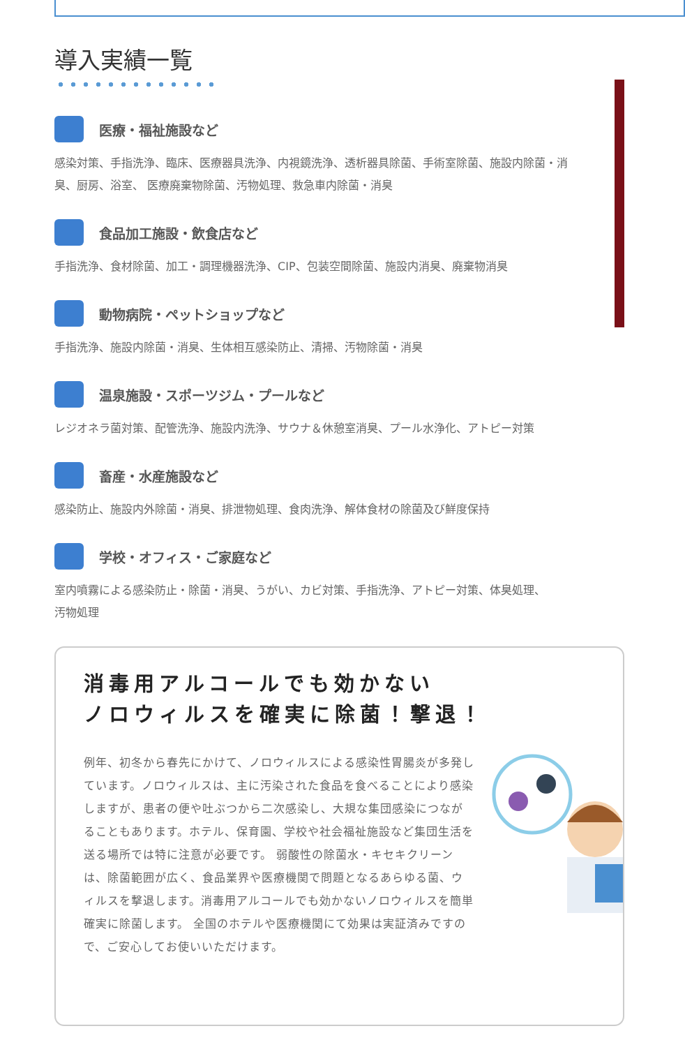導入実績一覧
医療・福祉施設など
感染対策、手指洗浄、臨床、医療器具洗浄、内視鏡洗浄、透析器具除菌、手術室除菌、施設内除菌・消
臭、厨房、浴室、 医療廃棄物除菌、汚物処理、救急車内除菌・消臭
食品加工施設・飲食店など
手指洗浄、食材除菌、加工・調理機器洗浄、CIP、包装空間除菌、施設内消臭、廃棄物消臭
動物病院・ペットショップなど
手指洗浄、施設内除菌・消臭、生体相互感染防止、清掃、汚物除菌・消臭
温泉施設・スポーツジム・プールなど
レジオネラ菌対策、配管洗浄、施設内洗浄、サウナ＆休憩室消臭、プール水浄化、アトピー対策
畜産・水産施設など
感染防止、施設内外除菌・消臭、排泄物処理、食肉洗浄、解体食材の除菌及び鮮度保持
学校・オフィス・ご家庭など
室内噴霧による感染防止・除菌・消臭、うがい、カビ対策、手指洗浄、アトピー対策、体臭処理、
汚物処理
消毒用アルコールでも効かない
ノロウィルスを確実に除菌！撃退！
例年、初冬から春先にかけて、ノロウィルスによる感染性胃腸炎が多発しています。ノロウィルスは、主に汚染された食品を食べることにより感染しますが、患者の便や吐ぶつから二次感染し、大規な集団感染につながることもあります。ホテル、保育園、学校や社会福祉施設など集団生活を送る場所では特に注意が必要です。 弱酸性の除菌水・キセキクリーンは、除菌範囲が広く、食品業界や医療機関で問題となるあらゆる菌、ウィルスを撃退します。消毒用アルコールでも効かないノロウィルスを簡単確実に除菌します。 全国のホテルや医療機関にて効果は実証済みですので、ご安心してお使いいただけます。